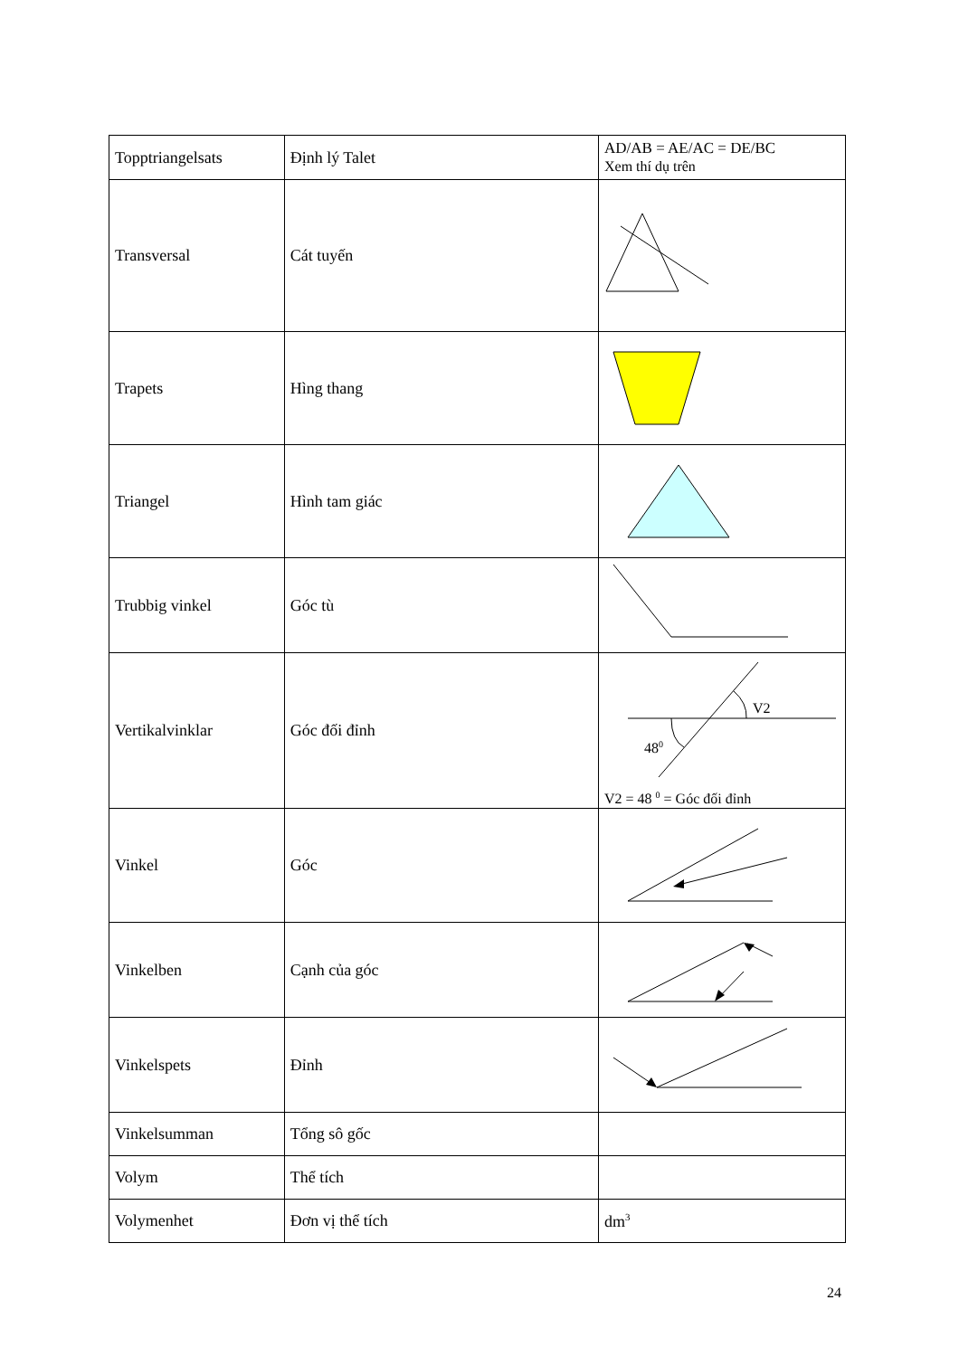| Topptriangelsats | Định lý Talet | AD/AB = AE/AC = DE/BC Xem thí dụ trên |
| Transversal | Cát tuyến | |
| Trapets | Hìng thang | |
| Triangel | Hình tam giác | |
| Trubbig vinkel | Góc tù | |
| Vertikalvinklar | Góc đối đỉnh | V2 48 0 V2 = 48 <sup>0</sup> = Góc đối đỉnh |
| Vinkel | Góc | |
| Vinkelben | Cạnh của góc | |
| Vinkelspets | Đỉnh | |
| Vinkelsumman | Tổng sô gốc | |
| Volym | Thể tích | |
| Volymenhet | Đơn vị thể tích | dm<sup>3</sup> |
24